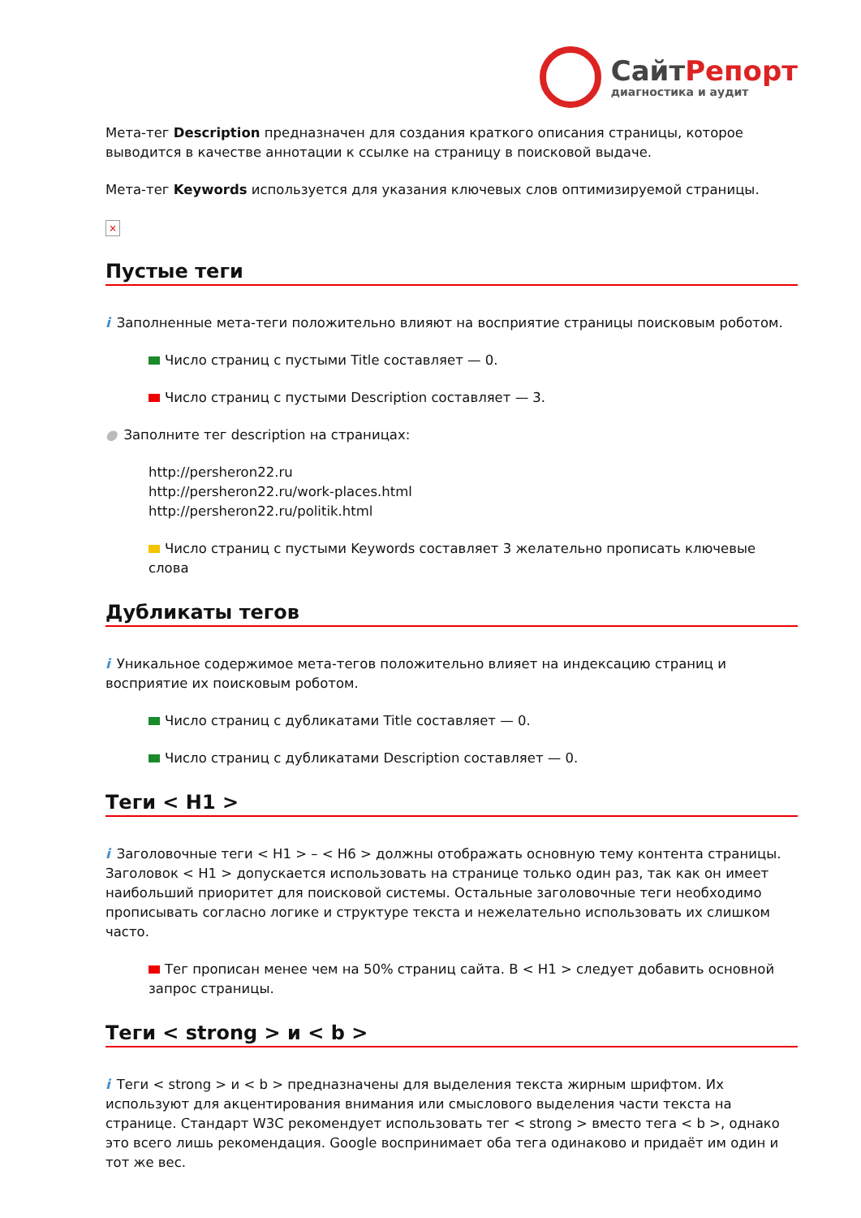СайтРепорт
диагностика и аудит
Мета-тег Description предназначен для создания краткого описания страницы, которое выводится в качестве аннотации к ссылке на страницу в поисковой выдаче.
Мета-тег Keywords используется для указания ключевых слов оптимизируемой страницы.
×
Пустые теги
i Заполненные мета-теги положительно влияют на восприятие страницы поисковым роботом.
Число страниц с пустыми Title составляет — 0.
Число страниц с пустыми Description составляет — 3.
● Заполните тег description на страницах:
http://persheron22.ru
http://persheron22.ru/work-places.html
http://persheron22.ru/politik.html
Число страниц с пустыми Keywords составляет 3 желательно прописать ключевые слова
Дубликаты тегов
i Уникальное содержимое мета-тегов положительно влияет на индексацию страниц и восприятие их поисковым роботом.
Число страниц с дубликатами Title составляет — 0.
Число страниц с дубликатами Description составляет — 0.
Теги < H1 >
i Заголовочные теги < H1 > – < H6 > должны отображать основную тему контента страницы. Заголовок < H1 > допускается использовать на странице только один раз, так как он имеет наибольший приоритет для поисковой системы. Остальные заголовочные теги необходимо прописывать согласно логике и структуре текста и нежелательно использовать их слишком часто.
Тег прописан менее чем на 50% страниц сайта. В < H1 > следует добавить основной запрос страницы.
Теги < strong > и < b >
i Теги < strong > и < b > предназначены для выделения текста жирным шрифтом. Их используют для акцентирования внимания или смыслового выделения части текста на странице. Стандарт W3C рекомендует использовать тег < strong > вместо тега < b >, однако это всего лишь рекомендация. Google воспринимает оба тега одинаково и придаёт им один и тот же вес.